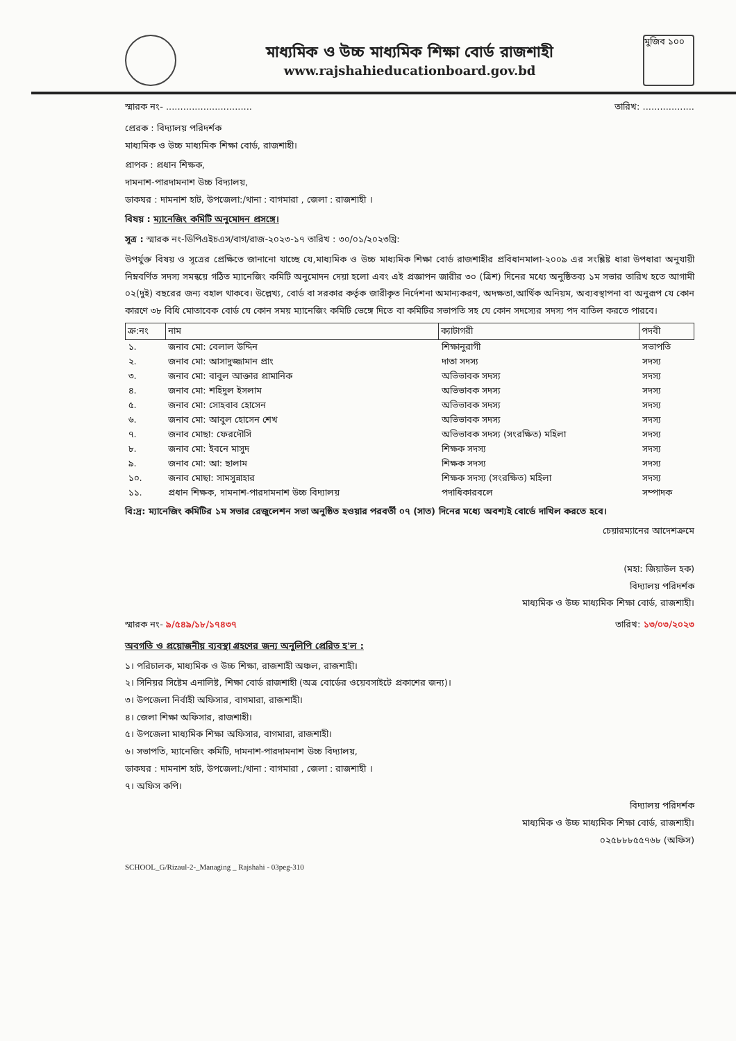মাধ্যমিক ও উচ্চ মাধ্যমিক শিক্ষা বোর্ড রাজশাহী
www.rajshahieducationboard.gov.bd
মুজিব ১০০
স্মারক নং- .............................. তারিখ: ..................
প্রেরক : বিদ্যালয় পরিদর্শক
মাধ্যমিক ও উচ্চ মাধ্যমিক শিক্ষা বোর্ড, রাজশাহী।
প্রাপক : প্রধান শিক্ষক,
দামনাশ-পারদামনাশ উচ্চ বিদ্যালয়,
ডাকঘর : দামনাশ হাট, উপজেলা:/থানা : বাগমারা , জেলা : রাজশাহী ।
বিষয় : ম্যানেজিং কমিটি অনুমোদন প্রসঙ্গে।
সূত্র : স্মারক নং-ডিপিএইচএস/বাগ/রাজ-২০২৩-১৭ তারিখ : ৩০/০১/২০২৩খ্রি:
উপর্যুক্ত বিষয় ও সূত্রের প্রেক্ষিতে জানানো যাচ্ছে যে,মাধ্যমিক ও উচ্চ মাধ্যমিক শিক্ষা বোর্ড রাজশাহীর প্রবিধানমালা-২০০৯ এর সংশ্লিষ্ট ধারা উপধারা অনুযায়ী নিম্নবর্ণিত সদস্য সমন্বয়ে গঠিত ম্যানেজিং কমিটি অনুমোদন দেয়া হলো এবং এই প্রজ্ঞাপন জারীর ৩০ (ত্রিশ) দিনের মধ্যে অনুষ্ঠিতব্য ১ম সভার তারিখ হতে আগামী ০২(দুই) বছরের জন্য বহাল থাকবে। উল্লেখ্য, বোর্ড বা সরকার কর্তৃক জারীকৃত নির্দেশনা অমান্যকরণ, অদক্ষতা,আর্থিক অনিয়ম, অব্যবস্থাপনা বা অনুরূপ যে কোন কারণে ৩৮ বিধি মোতাবেক বোর্ড যে কোন সময় ম্যানেজিং কমিটি ভেঙ্গে দিতে বা কমিটির সভাপতি সহ যে কোন সদস্যের সদস্য পদ বাতিল করতে পারবে।
| ক্র:নং | নাম | ক্যাটাগরী | পদবী |
| --- | --- | --- | --- |
| ১. | জনাব মো: বেলাল উদ্দিন | শিক্ষানুরাগী | সভাপতি |
| ২. | জনাব মো: আসাদুজ্জামান প্রাং | দাতা সদস্য | সদস্য |
| ৩. | জনাব মো: বাবুল আক্তার প্রামানিক | অভিভাবক সদস্য | সদস্য |
| ৪. | জনাব মো: শহিদুল ইসলাম | অভিভাবক সদস্য | সদস্য |
| ৫. | জনাব মো: সোহবাব হোসেন | অভিভাবক সদস্য | সদস্য |
| ৬. | জনাব মো: আবুল হোসেন শেখ | অভিভাবক সদস্য | সদস্য |
| ৭. | জনাব মোছা: ফেরদৌসি | অভিভাবক সদস্য (সংরক্ষিত) মহিলা | সদস্য |
| ৮. | জনাব মো: ইবনে মাসুদ | শিক্ষক সদস্য | সদস্য |
| ৯. | জনাব মো: আ: ছালাম | শিক্ষক সদস্য | সদস্য |
| ১০. | জনাব মোছা: সামসুন্নাহার | শিক্ষক সদস্য (সংরক্ষিত) মহিলা | সদস্য |
| ১১. | প্রধান শিক্ষক, দামনাশ-পারদামনাশ উচ্চ বিদ্যালয় | পদাধিকারবলে | সম্পাদক |
বি:দ্র: ম্যানেজিং কমিটির ১ম সভার রেজুলেশন সভা অনুষ্ঠিত হওয়ার পরবর্তী ০৭ (সাত) দিনের মধ্যে অবশ্যই বোর্ডে দাখিল করতে হবে।
চেয়ারম্যানের আদেশক্রমে
(মহা: জিয়াউল হক)
বিদ্যালয় পরিদর্শক
মাধ্যমিক ও উচ্চ মাধ্যমিক শিক্ষা বোর্ড, রাজশাহী।
স্মারক নং- ৯/৫৪৯/১৮/১৭৪৩৭ তারিখ: ১৩/০৩/২০২৩
অবগতি ও প্রয়োজনীয় ব্যবস্থা গ্রহণের জন্য অনুলিপি প্রেরিত হ'ল :
১। পরিচালক, মাধ্যমিক ও উচ্চ শিক্ষা, রাজশাহী অঞ্চল, রাজশাহী।
২। সিনিয়র সিষ্টেম এনালিষ্ট, শিক্ষা বোর্ড রাজশাহী (অত্র বোর্ডের ওয়েবসাইটে প্রকাশের জন্য)।
৩। উপজেলা নির্বাহী অফিসার, বাগমারা, রাজশাহী।
৪। জেলা শিক্ষা অফিসার, রাজশাহী।
৫। উপজেলা মাধ্যমিক শিক্ষা অফিসার, বাগমারা, রাজশাহী।
৬। সভাপতি, ম্যানেজিং কমিটি, দামনাশ-পারদামনাশ উচ্চ বিদ্যালয়,
ডাকঘর : দামনাশ হাট, উপজেলা:/থানা : বাগমারা , জেলা : রাজশাহী ।
৭। অফিস কপি।
বিদ্যালয় পরিদর্শক
মাধ্যমিক ও উচ্চ মাধ্যমিক শিক্ষা বোর্ড, রাজশাহী।
০২৫৮৮৮৫৫৭৬৮ (অফিস)
SCHOOL_G/Rizaul-2-_Managing _ Rajshahi - 03peg-310